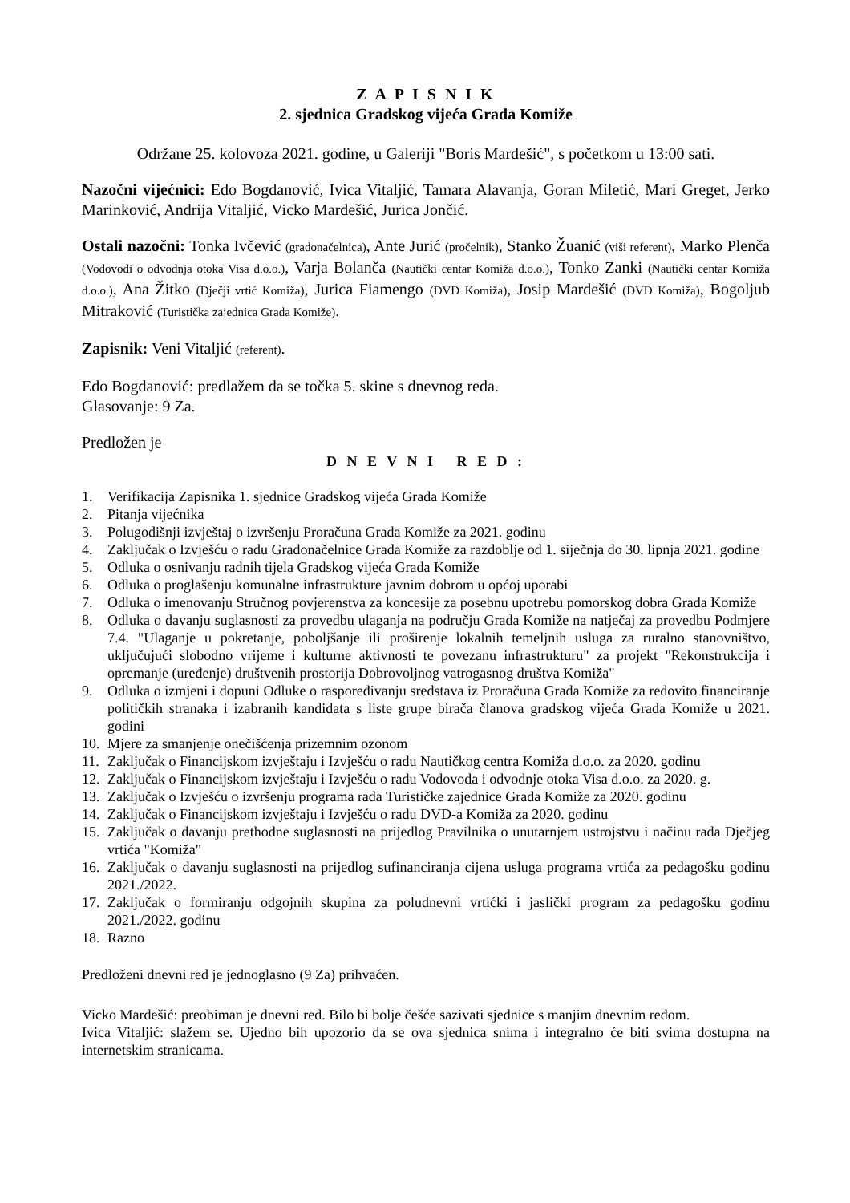Z A P I S N I K
2. sjednica Gradskog vijeća Grada Komiže
Održane 25. kolovoza 2021. godine, u Galeriji "Boris Mardešić", s početkom u 13:00 sati.
Nazočni vijećnici: Edo Bogdanović, Ivica Vitaljić, Tamara Alavanja, Goran Miletić, Mari Greget, Jerko Marinković, Andrija Vitaljić, Vicko Mardešić, Jurica Jončić.
Ostali nazočni: Tonka Ivčević (gradonačelnica), Ante Jurić (pročelnik), Stanko Žuanić (viši referent), Marko Plenča (Vodovodi o odvodnja otoka Visa d.o.o.), Varja Bolanča (Nautički centar Komiža d.o.o.), Tonko Zanki (Nautički centar Komiža d.o.o.), Ana Žitko (Dječji vrtić Komiža), Jurica Fiamengo (DVD Komiža), Josip Mardešić (DVD Komiža), Bogoljub Mitraković (Turistička zajednica Grada Komiže).
Zapisnik: Veni Vitaljić (referent).
Edo Bogdanović: predlažem da se točka 5. skine s dnevnog reda.
Glasovanje: 9 Za.
Predložen je
D N E V N I R E D :
1. Verifikacija Zapisnika 1. sjednice Gradskog vijeća Grada Komiže
2. Pitanja vijećnika
3. Polugodišnji izvještaj o izvršenju Proračuna Grada Komiže za 2021. godinu
4. Zaključak o Izvješću o radu Gradonačelnice Grada Komiže za razdoblje od 1. siječnja do 30. lipnja 2021. godine
5. Odluka o osnivanju radnih tijela Gradskog vijeća Grada Komiže
6. Odluka o proglašenju komunalne infrastrukture javnim dobrom u općoj uporabi
7. Odluka o imenovanju Stručnog povjerenstva za koncesije za posebnu upotrebu pomorskog dobra Grada Komiže
8. Odluka o davanju suglasnosti za provedbu ulaganja na području Grada Komiže na natječaj za provedbu Podmjere 7.4. "Ulaganje u pokretanje, poboljšanje ili proširenje lokalnih temeljnih usluga za ruralno stanovništvo, uključujući slobodno vrijeme i kulturne aktivnosti te povezanu infrastrukturu" za projekt "Rekonstrukcija i opremanje (uređenje) društvenih prostorija Dobrovoljnog vatrogasnog društva Komiža"
9. Odluka o izmjeni i dopuni Odluke o raspoređivanju sredstava iz Proračuna Grada Komiže za redovito financiranje političkih stranaka i izabranih kandidata s liste grupe birača članova gradskog vijeća Grada Komiže u 2021. godini
10. Mjere za smanjenje onečišćenja prizemnim ozonom
11. Zaključak o Financijskom izvještaju i Izvješću o radu Nautičkog centra Komiža d.o.o. za 2020. godinu
12. Zaključak o Financijskom izvještaju i Izvješću o radu Vodovoda i odvodnje otoka Visa d.o.o. za 2020. g.
13. Zaključak o Izvješću o izvršenju programa rada Turističke zajednice Grada Komiže za 2020. godinu
14. Zaključak o Financijskom izvještaju i Izvješću o radu DVD-a Komiža za 2020. godinu
15. Zaključak o davanju prethodne suglasnosti na prijedlog Pravilnika o unutarnjem ustrojstvu i načinu rada Dječjeg vrtića "Komiža"
16. Zaključak o davanju suglasnosti na prijedlog sufinanciranja cijena usluga programa vrtića za pedagošku godinu 2021./2022.
17. Zaključak o formiranju odgojnih skupina za poludnevni vrtićki i jaslički program za pedagošku godinu 2021./2022. godinu
18. Razno
Predloženi dnevni red je jednoglasno (9 Za) prihvaćen.
Vicko Mardešić: preobiman je dnevni red. Bilo bi bolje češće sazivati sjednice s manjim dnevnim redom.
Ivica Vitaljić: slažem se. Ujedno bih upozorio da se ova sjednica snima i integralno će biti svima dostupna na internetskim stranicama.